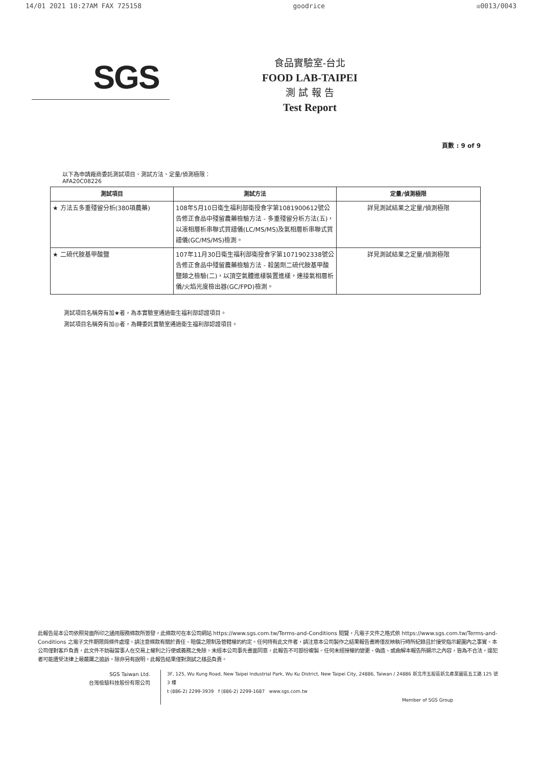14/01 2021 10:27AM FAX 725158 goodrice ☒0013/0043
SGS
食品實驗室-台北
FOOD LAB-TAIPEI
測 試 報 告
Test Report
頁數 : 9 of 9
以下為申請廠商委託測試項目、測試方法、定量/偵測極限：
AFA20C08226
| 測試項目 | 測試方法 | 定量/偵測極限 |
| --- | --- | --- |
| ★ 方法五多重殘留分析(380項農藥) | 108年5月10日衛生福利部衛授食字第1081900612號公告修正食品中殘留農藥檢驗方法 - 多重殘留分析方法(五)，以液相層析串聯式質譜儀(LC/MS/MS)及氣相層析串聯式質譜儀(GC/MS/MS)檢測。 | 詳見測試結果之定量/偵測極限 |
| ★ 二硫代胺基甲酸鹽 | 107年11月30日衛生福利部衛授食字第1071902338號公告修正食品中殘留農藥檢驗方法 - 殺菌劑二硫代胺基甲酸鹽類之檢驗(二)，以頂空氣體進樣裝置進樣，連接氣相層析儀/火焰光度檢出器(GC/FPD)檢測。 | 詳見測試結果之定量/偵測極限 |
測試項目名稱旁有加★者，為本實驗室通過衛生福利部認證項目。
測試項目名稱旁有加◎者，為轉委託實驗室通過衛生福利部認證項目。
此報告是本公司依照背面所印之通用服務條款所簽發，此條款可在本公司網站 https://www.sgs.com.tw/Terms-and-Conditions 閱覽，凡電子文件之格式依 https://www.sgs.com.tw/Terms-and-Conditions 之電子文件期限與條件處理。請注意條款有關於責任、賠償之限制及管轄權的約定。任何持有此文件者，請注意本公司製作之結果報告書將僅反映執行時所紀錄且於接受指示範圍內之事實。本公司僅對客戶負責，此文件不妨礙當事人在交易上權利之行使或義務之免除。未經本公司事先書面同意，此報告不可部份複製。任何未經授權的變更、偽造、或曲解本報告所顯示之內容，皆為不合法，違犯者可能遭受法律上最嚴厲之追訴。除非另有說明，此報告結果僅對測試之樣品負責。
SGS Taiwan Ltd.
台灣檢驗科技股份有限公司
3F, 125, Wu Kung Road, New Taipei Industrial Park, Wu Ku District, New Taipei City, 24886, Taiwan / 24886 新北市五股區新北產業園區五工路 125 號 3 樓
t (886-2) 2299-3939 f (886-2) 2299-1687 www.sgs.com.tw
Member of SGS Group